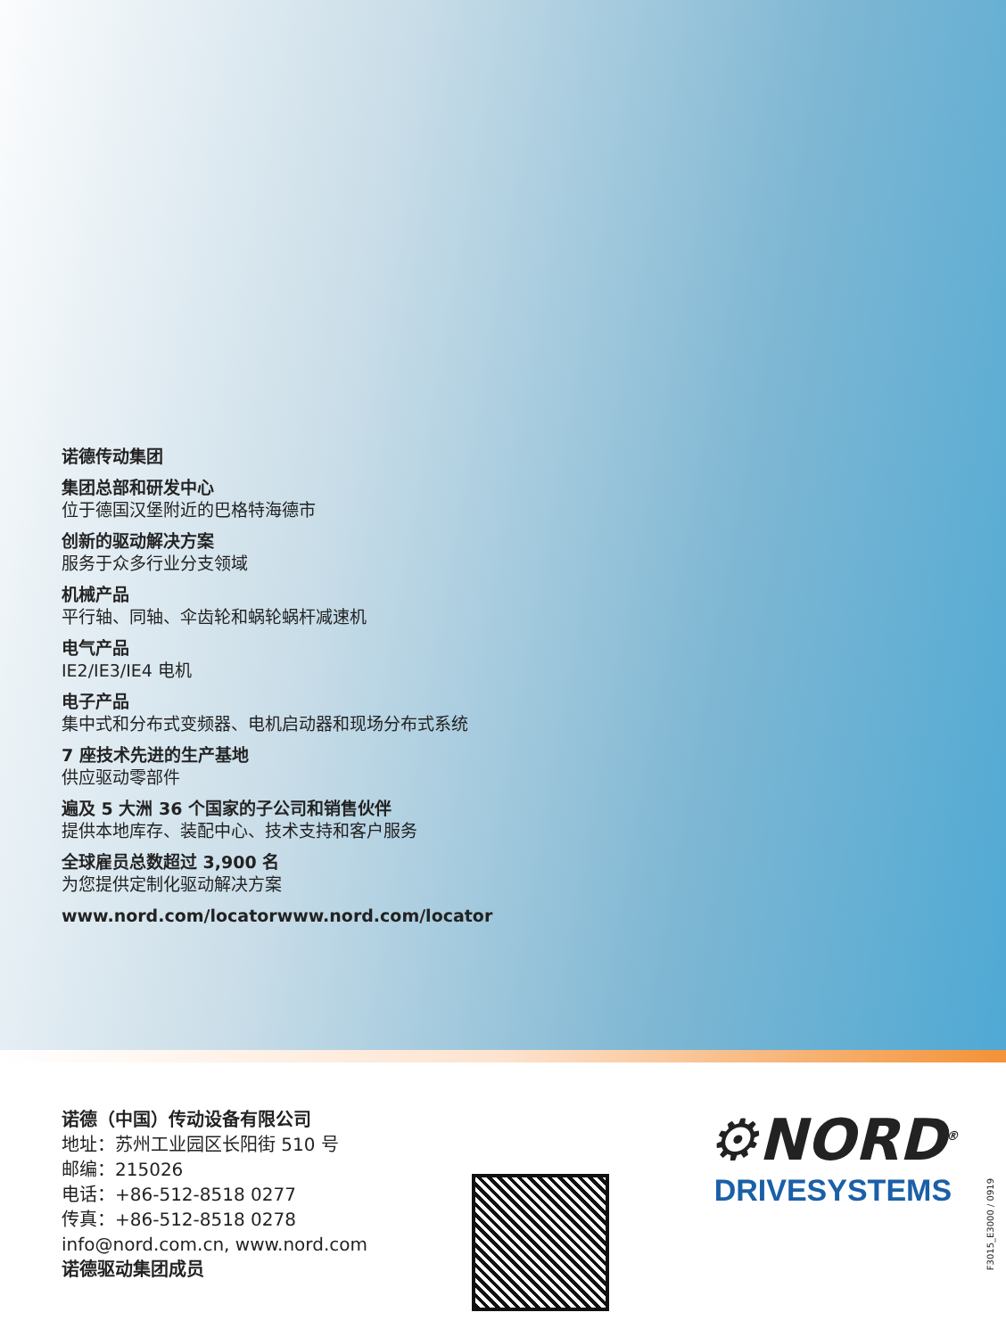诺德传动集团
集团总部和研发中心
位于德国汉堡附近的巴格特海德市
创新的驱动解决方案
服务于众多行业分支领域
机械产品
平行轴、同轴、伞齿轮和蜗轮蜗杆减速机
电气产品
IE2/IE3/IE4 电机
电子产品
集中式和分布式变频器、电机启动器和现场分布式系统
7 座技术先进的生产基地
供应驱动零部件
遍及 5 大洲 36 个国家的子公司和销售伙伴
提供本地库存、装配中心、技术支持和客户服务
全球雇员总数超过 3,900 名
为您提供定制化驱动解决方案
www.nord.com/locatorwww.nord.com/locator
诺德（中国）传动设备有限公司
地址：苏州工业园区长阳街 510 号
邮编：215026
电话：+86-512-8518 0277
传真：+86-512-8518 0278
info@nord.com.cn, www.nord.com
诺德驱动集团成员
⚙NORD<sup>®</sup>
DRIVESYSTEMS
F3015_E3000 / 0919